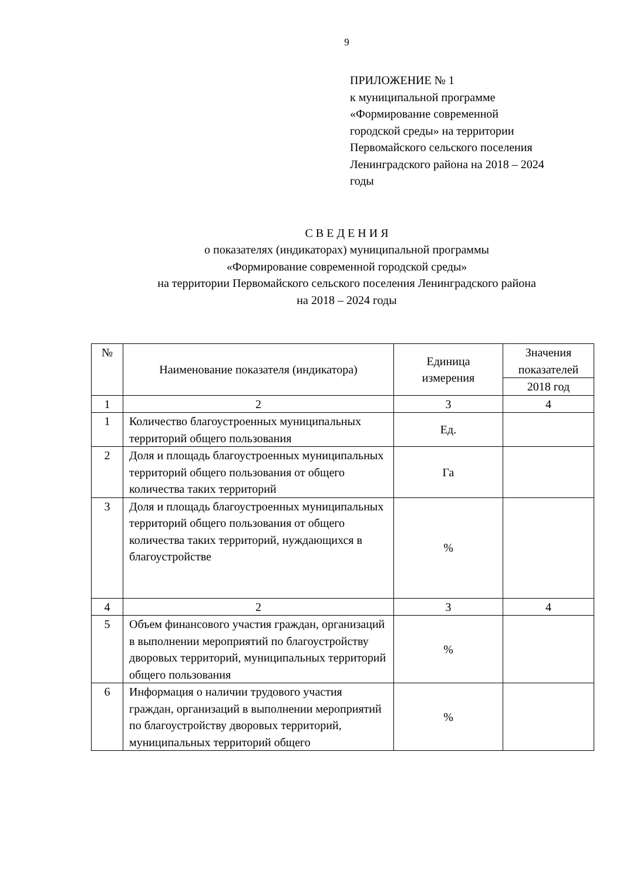9
ПРИЛОЖЕНИЕ № 1
к муниципальной программе
«Формирование современной
городской среды» на территории
Первомайского сельского поселения
Ленинградского района на 2018 – 2024
годы
С В Е Д Е Н И Я
о показателях (индикаторах) муниципальной программы
«Формирование современной городской среды»
на территории Первомайского сельского поселения Ленинградского района
на 2018 – 2024 годы
| № | Наименование показателя (индикатора) | Единица измерения | Значения показателей |
| --- | --- | --- | --- |
| | | | 2018 год |
| 1 | 2 | 3 | 4 |
| 1 | Количество благоустроенных муниципальных территорий общего пользования | Ед. | |
| 2 | Доля и площадь благоустроенных муниципальных территорий общего пользования от общего количества таких территорий | Га | |
| 3 | Доля и площадь благоустроенных муниципальных территорий общего пользования от общего количества таких территорий, нуждающихся в благоустройстве | % | |
| 4 | 2 | 3 | 4 |
| 5 | Объем финансового участия граждан, организаций в выполнении мероприятий по благоустройству дворовых территорий, муниципальных территорий общего пользования | % | |
| 6 | Информация о наличии трудового участия граждан, организаций в выполнении мероприятий по благоустройству дворовых территорий, муниципальных территорий общего | % | |